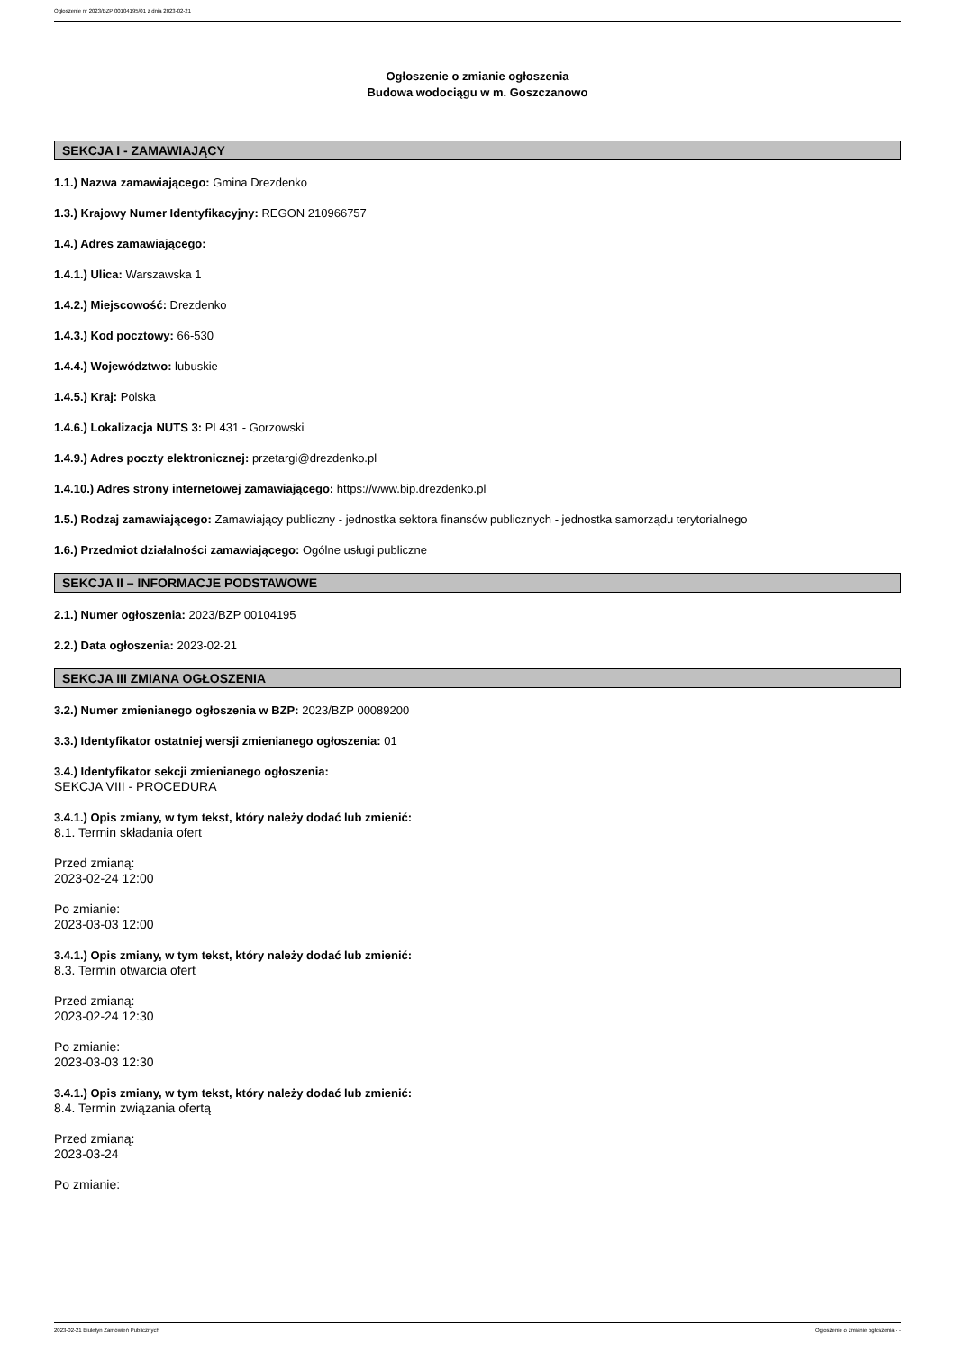Ogłoszenie nr 2023/BZP 00104195/01 z dnia 2023-02-21
Ogłoszenie o zmianie ogłoszenia
Budowa wodociągu w m. Goszczanowo
SEKCJA I - ZAMAWIAJĄCY
1.1.) Nazwa zamawiającego: Gmina Drezdenko
1.3.) Krajowy Numer Identyfikacyjny: REGON 210966757
1.4.) Adres zamawiającego:
1.4.1.) Ulica: Warszawska 1
1.4.2.) Miejscowość: Drezdenko
1.4.3.) Kod pocztowy: 66-530
1.4.4.) Województwo: lubuskie
1.4.5.) Kraj: Polska
1.4.6.) Lokalizacja NUTS 3: PL431 - Gorzowski
1.4.9.) Adres poczty elektronicznej: przetargi@drezdenko.pl
1.4.10.) Adres strony internetowej zamawiającego: https://www.bip.drezdenko.pl
1.5.) Rodzaj zamawiającego: Zamawiający publiczny - jednostka sektora finansów publicznych - jednostka samorządu terytorialnego
1.6.) Przedmiot działalności zamawiającego: Ogólne usługi publiczne
SEKCJA II – INFORMACJE PODSTAWOWE
2.1.) Numer ogłoszenia: 2023/BZP 00104195
2.2.) Data ogłoszenia: 2023-02-21
SEKCJA III ZMIANA OGŁOSZENIA
3.2.) Numer zmienianego ogłoszenia w BZP: 2023/BZP 00089200
3.3.) Identyfikator ostatniej wersji zmienianego ogłoszenia: 01
3.4.) Identyfikator sekcji zmienianego ogłoszenia:
SEKCJA VIII - PROCEDURA
3.4.1.) Opis zmiany, w tym tekst, który należy dodać lub zmienić:
8.1. Termin składania ofert
Przed zmianą:
2023-02-24 12:00
Po zmianie:
2023-03-03 12:00
3.4.1.) Opis zmiany, w tym tekst, który należy dodać lub zmienić:
8.3. Termin otwarcia ofert
Przed zmianą:
2023-02-24 12:30
Po zmianie:
2023-03-03 12:30
3.4.1.) Opis zmiany, w tym tekst, który należy dodać lub zmienić:
8.4. Termin związania ofertą
Przed zmianą:
2023-03-24
Po zmianie:
2023-02-21 Biuletyn Zamówień Publicznych Ogłoszenie o zmianie ogłoszenia - -